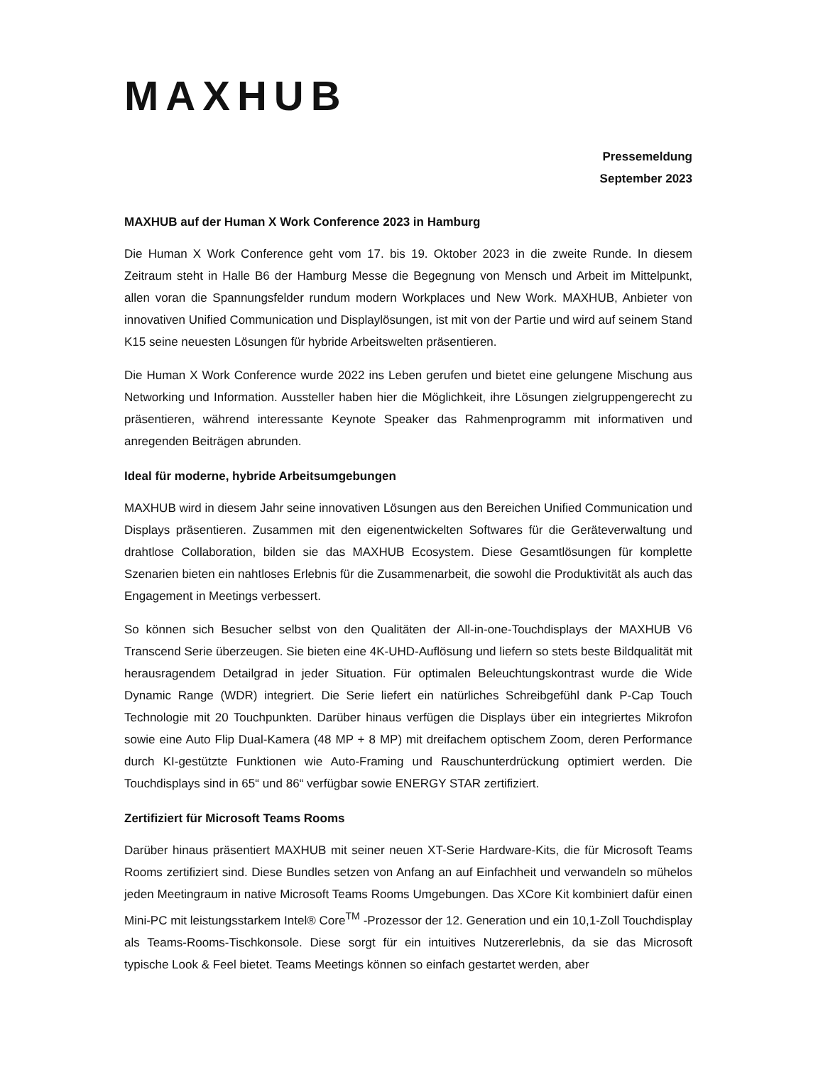MAXHUB
Pressemeldung
September 2023
MAXHUB auf der Human X Work Conference 2023 in Hamburg
Die Human X Work Conference geht vom 17. bis 19. Oktober 2023 in die zweite Runde. In diesem Zeitraum steht in Halle B6 der Hamburg Messe die Begegnung von Mensch und Arbeit im Mittelpunkt, allen voran die Spannungsfelder rundum modern Workplaces und New Work. MAXHUB, Anbieter von innovativen Unified Communication und Displaylösungen, ist mit von der Partie und wird auf seinem Stand K15 seine neuesten Lösungen für hybride Arbeitswelten präsentieren.
Die Human X Work Conference wurde 2022 ins Leben gerufen und bietet eine gelungene Mischung aus Networking und Information. Aussteller haben hier die Möglichkeit, ihre Lösungen zielgruppengerecht zu präsentieren, während interessante Keynote Speaker das Rahmenprogramm mit informativen und anregenden Beiträgen abrunden.
Ideal für moderne, hybride Arbeitsumgebungen
MAXHUB wird in diesem Jahr seine innovativen Lösungen aus den Bereichen Unified Communication und Displays präsentieren. Zusammen mit den eigenentwickelten Softwares für die Geräteverwaltung und drahtlose Collaboration, bilden sie das MAXHUB Ecosystem. Diese Gesamtlösungen für komplette Szenarien bieten ein nahtloses Erlebnis für die Zusammenarbeit, die sowohl die Produktivität als auch das Engagement in Meetings verbessert.
So können sich Besucher selbst von den Qualitäten der All-in-one-Touchdisplays der MAXHUB V6 Transcend Serie überzeugen. Sie bieten eine 4K-UHD-Auflösung und liefern so stets beste Bildqualität mit herausragendem Detailgrad in jeder Situation. Für optimalen Beleuchtungskontrast wurde die Wide Dynamic Range (WDR) integriert. Die Serie liefert ein natürliches Schreibgefühl dank P-Cap Touch Technologie mit 20 Touchpunkten. Darüber hinaus verfügen die Displays über ein integriertes Mikrofon sowie eine Auto Flip Dual-Kamera (48 MP + 8 MP) mit dreifachem optischem Zoom, deren Performance durch KI-gestützte Funktionen wie Auto-Framing und Rauschunterdrückung optimiert werden. Die Touchdisplays sind in 65“ und 86“ verfügbar sowie ENERGY STAR zertifiziert.
Zertifiziert für Microsoft Teams Rooms
Darüber hinaus präsentiert MAXHUB mit seiner neuen XT-Serie Hardware-Kits, die für Microsoft Teams Rooms zertifiziert sind. Diese Bundles setzen von Anfang an auf Einfachheit und verwandeln so mühelos jeden Meetingraum in native Microsoft Teams Rooms Umgebungen. Das XCore Kit kombiniert dafür einen Mini-PC mit leistungsstarkem Intel® Core<sup>TM</sup> -Prozessor der 12. Generation und ein 10,1-Zoll Touchdisplay als Teams-Rooms-Tischkonsole. Diese sorgt für ein intuitives Nutzererlebnis, da sie das Microsoft typische Look & Feel bietet. Teams Meetings können so einfach gestartet werden, aber